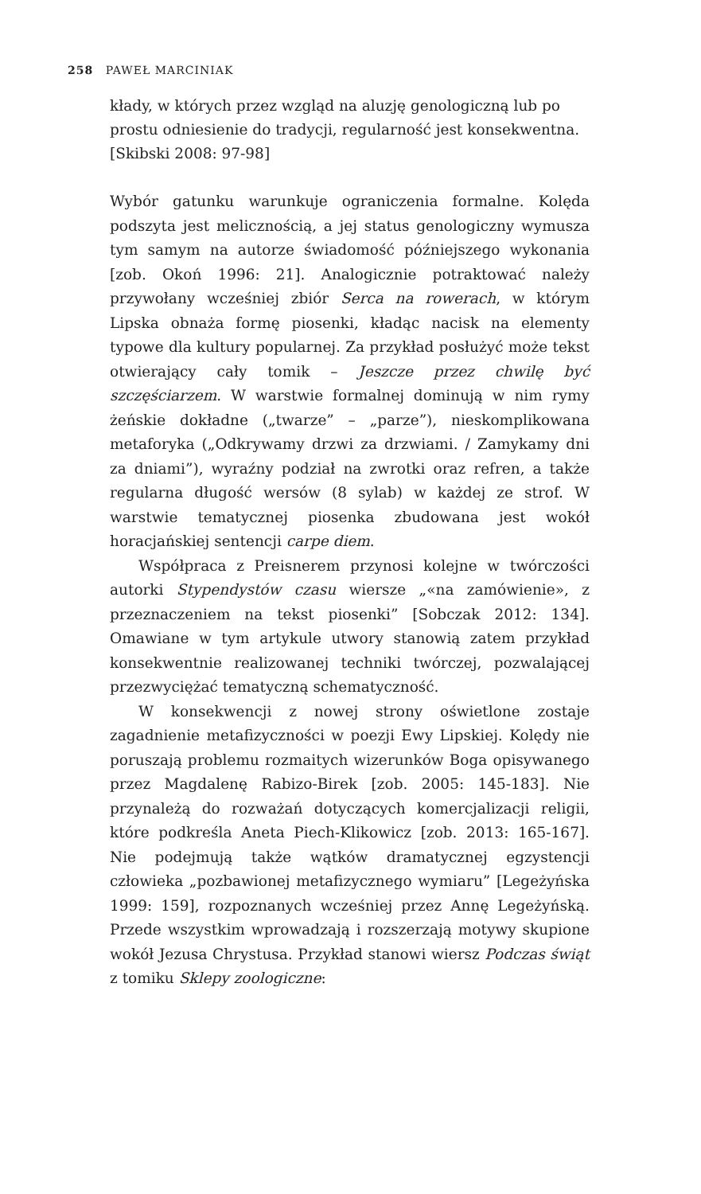258 PAWEŁ MARCINIAK
kłady, w których przez wzgląd na aluzję genologiczną lub po prostu odniesienie do tradycji, regularność jest konsekwentna. [Skibski 2008: 97-98]
Wybór gatunku warunkuje ograniczenia formalne. Kolęda podszyta jest melicznością, a jej status genologiczny wymusza tym samym na autorze świadomość późniejszego wykonania [zob. Okoń 1996: 21]. Analogicznie potraktować należy przywołany wcześniej zbiór Serca na rowerach, w którym Lipska obnaża formę piosenki, kładąc nacisk na elementy typowe dla kultury popularnej. Za przykład posłużyć może tekst otwierający cały tomik – Jeszcze przez chwilę być szczęściarzem. W warstwie formalnej dominują w nim rymy żeńskie dokładne („twarze” – „parze”), nieskomplikowana metaforyka („Odkrywamy drzwi za drzwiami. / Zamykamy dni za dniami”), wyraźny podział na zwrotki oraz refren, a także regularna długość wersów (8 sylab) w każdej ze strof. W warstwie tematycznej piosenka zbudowana jest wokół horacjańskiej sentencji carpe diem.
Współpraca z Preisnerem przynosi kolejne w twórczości autorki Stypendystów czasu wiersze „«na zamówienie», z przeznaczeniem na tekst piosenki” [Sobczak 2012: 134]. Omawiane w tym artykule utwory stanowią zatem przykład konsekwentnie realizowanej techniki twórczej, pozwalającej przezwyciężać tematyczną schematyczność.
W konsekwencji z nowej strony oświetlone zostaje zagadnienie metafizyczności w poezji Ewy Lipskiej. Kolędy nie poruszają problemu rozmaitych wizerunków Boga opisywanego przez Magdalenę Rabizo-Birek [zob. 2005: 145-183]. Nie przynależą do rozważań dotyczących komercjalizacji religii, które podkreśla Aneta Piech-Klikowicz [zob. 2013: 165-167]. Nie podejmują także wątków dramatycznej egzystencji człowieka „pozbawionej metafizycznego wymiaru” [Legeżyńska 1999: 159], rozpoznanych wcześniej przez Annę Legeżyńską. Przede wszystkim wprowadzają i rozszerzają motywy skupione wokół Jezusa Chrystusa. Przykład stanowi wiersz Podczas świąt z tomiku Sklepy zoologiczne: